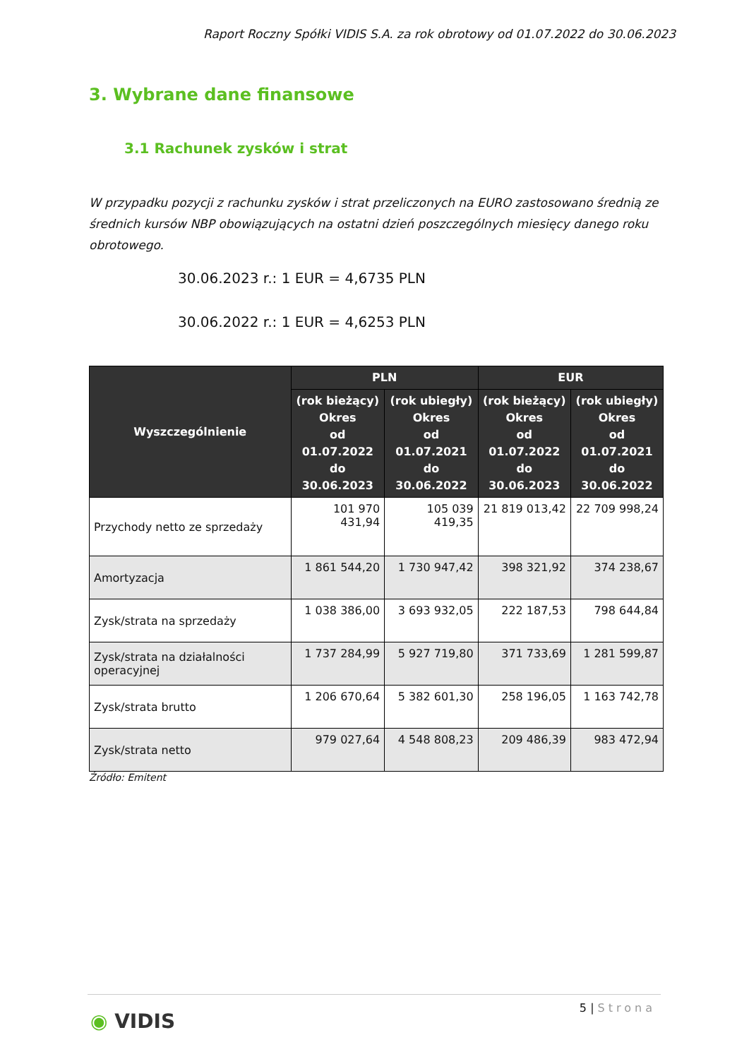Raport Roczny Spółki VIDIS S.A. za rok obrotowy od 01.07.2022 do 30.06.2023
3. Wybrane dane finansowe
3.1 Rachunek zysków i strat
W przypadku pozycji z rachunku zysków i strat przeliczonych na EURO zastosowano średnią ze średnich kursów NBP obowiązujących na ostatni dzień poszczególnych miesięcy danego roku obrotowego.
30.06.2023 r.: 1 EUR = 4,6735 PLN
30.06.2022 r.: 1 EUR = 4,6253 PLN
| Wyszczególnienie | PLN | | EUR | |
| --- | --- | --- | --- | --- |
| | (rok bieżący) Okres od 01.07.2022 do 30.06.2023 | (rok ubiegły) Okres od 01.07.2021 do 30.06.2022 | (rok bieżący) Okres od 01.07.2022 do 30.06.2023 | (rok ubiegły) Okres od 01.07.2021 do 30.06.2022 |
| Przychody netto ze sprzedaży | 101 970 431,94 | 105 039 419,35 | 21 819 013,42 | 22 709 998,24 |
| Amortyzacja | 1 861 544,20 | 1 730 947,42 | 398 321,92 | 374 238,67 |
| Zysk/strata na sprzedaży | 1 038 386,00 | 3 693 932,05 | 222 187,53 | 798 644,84 |
| Zysk/strata na działalności operacyjnej | 1 737 284,99 | 5 927 719,80 | 371 733,69 | 1 281 599,87 |
| Zysk/strata brutto | 1 206 670,64 | 5 382 601,30 | 258 196,05 | 1 163 742,78 |
| Zysk/strata netto | 979 027,64 | 4 548 808,23 | 209 486,39 | 983 472,94 |
Źródło: Emitent
5 | Strona
◉ VIDIS